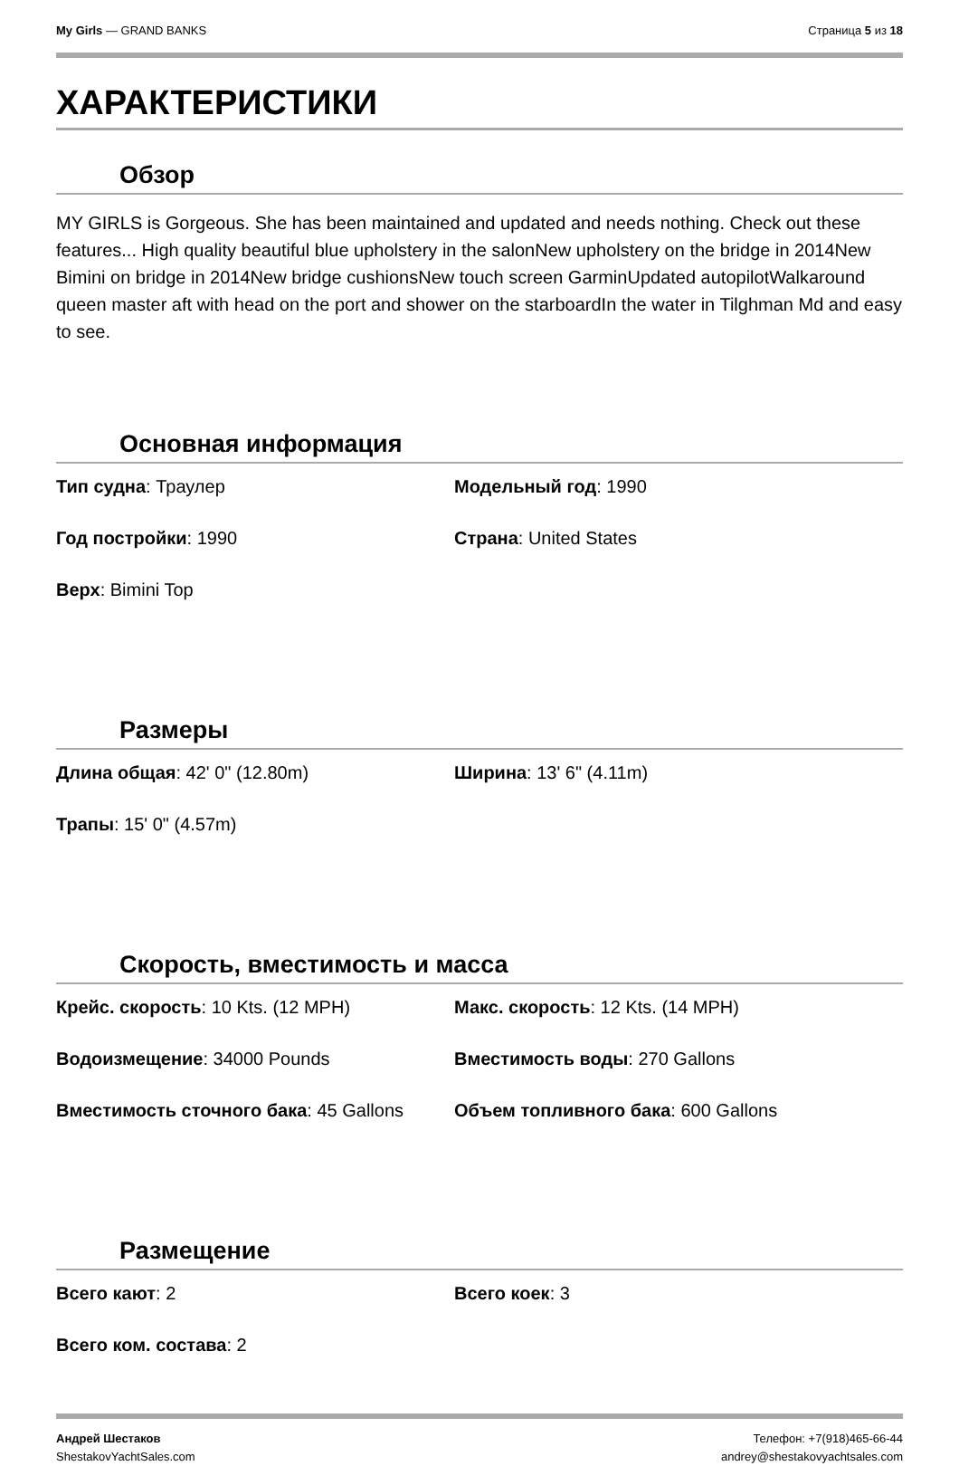My Girls — GRAND BANKS Страница 5 из 18
ХАРАКТЕРИСТИКИ
Обзор
MY GIRLS is Gorgeous. She has been maintained and updated and needs nothing. Check out these features... High quality beautiful blue upholstery in the salonNew upholstery on the bridge in 2014New Bimini on bridge in 2014New bridge cushionsNew touch screen GarminUpdated autopilotWalkaround queen master aft with head on the port and shower on the starboardIn the water in Tilghman Md and easy to see.
Основная информация
Тип судна: Траулер
Модельный год: 1990
Год постройки: 1990
Страна: United States
Верх: Bimini Top
Размеры
Длина общая: 42' 0" (12.80m)
Ширина: 13' 6" (4.11m)
Трапы: 15' 0" (4.57m)
Скорость, вместимость и масса
Крейс. скорость: 10 Kts. (12 MPH)
Макс. скорость: 12 Kts. (14 MPH)
Водоизмещение: 34000 Pounds
Вместимость воды: 270 Gallons
Вместимость сточного бака: 45 Gallons
Объем топливного бака: 600 Gallons
Размещение
Всего кают: 2
Всего коек: 3
Всего ком. состава: 2
Андрей Шестаков
ShestakovYachtSales.com
Телефон: +7(918)465-66-44
andrey@shestakovyachtsales.com